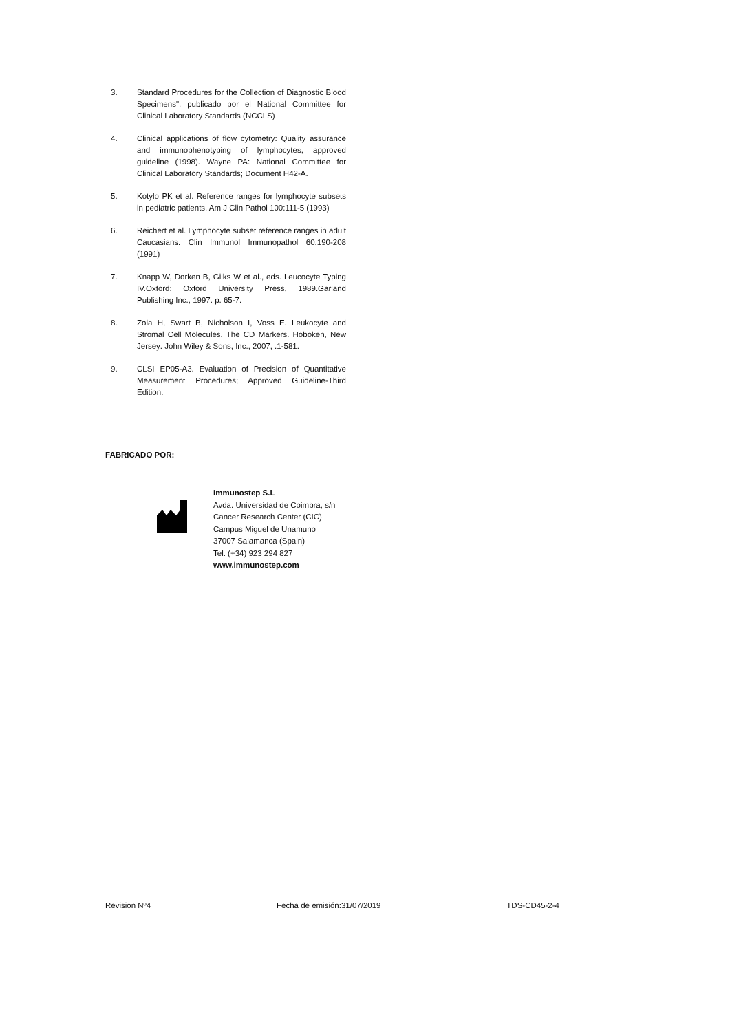3. Standard Procedures for the Collection of Diagnostic Blood Specimens", publicado por el National Committee for Clinical Laboratory Standards (NCCLS)
4. Clinical applications of flow cytometry: Quality assurance and immunophenotyping of lymphocytes; approved guideline (1998). Wayne PA: National Committee for Clinical Laboratory Standards; Document H42-A.
5. Kotylo PK et al. Reference ranges for lymphocyte subsets in pediatric patients. Am J Clin Pathol 100:111-5 (1993)
6. Reichert et al. Lymphocyte subset reference ranges in adult Caucasians. Clin Immunol Immunopathol 60:190-208 (1991)
7. Knapp W, Dorken B, Gilks W et al., eds. Leucocyte Typing IV.Oxford: Oxford University Press, 1989.Garland Publishing Inc.; 1997. p. 65-7.
8. Zola H, Swart B, Nicholson I, Voss E. Leukocyte and Stromal Cell Molecules. The CD Markers. Hoboken, New Jersey: John Wiley & Sons, Inc.; 2007; :1-581.
9. CLSI EP05-A3. Evaluation of Precision of Quantitative Measurement Procedures; Approved Guideline-Third Edition.
FABRICADO POR:
Immunostep S.L
Avda. Universidad de Coimbra, s/n
Cancer Research Center (CIC)
Campus Miguel de Unamuno
37007 Salamanca (Spain)
Tel. (+34) 923 294 827
www.immunostep.com
Revision Nº4 Fecha de emisión:31/07/2019 TDS-CD45-2-4